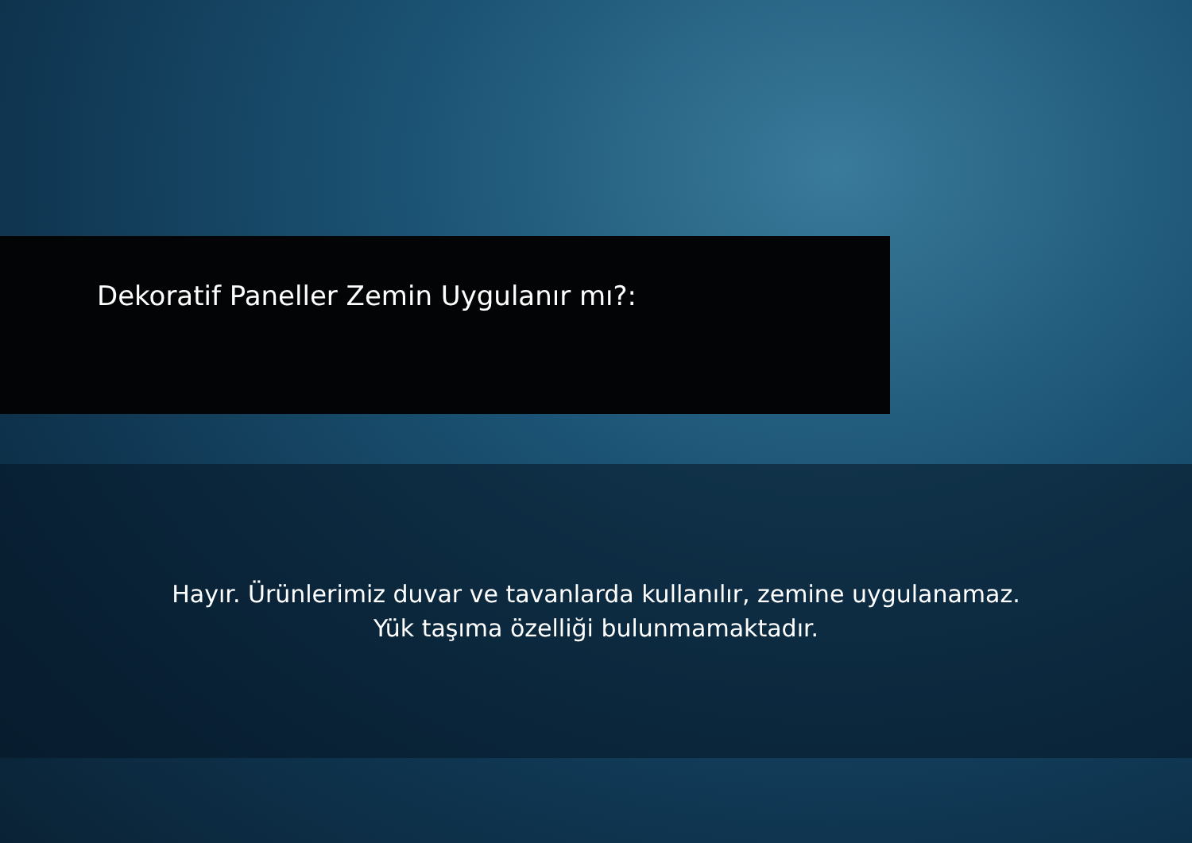Dekoratif Paneller Zemin Uygulanır mı?:
Hayır. Ürünlerimiz duvar ve tavanlarda kullanılır, zemine uygulanamaz.
Yük taşıma özelliği bulunmamaktadır.